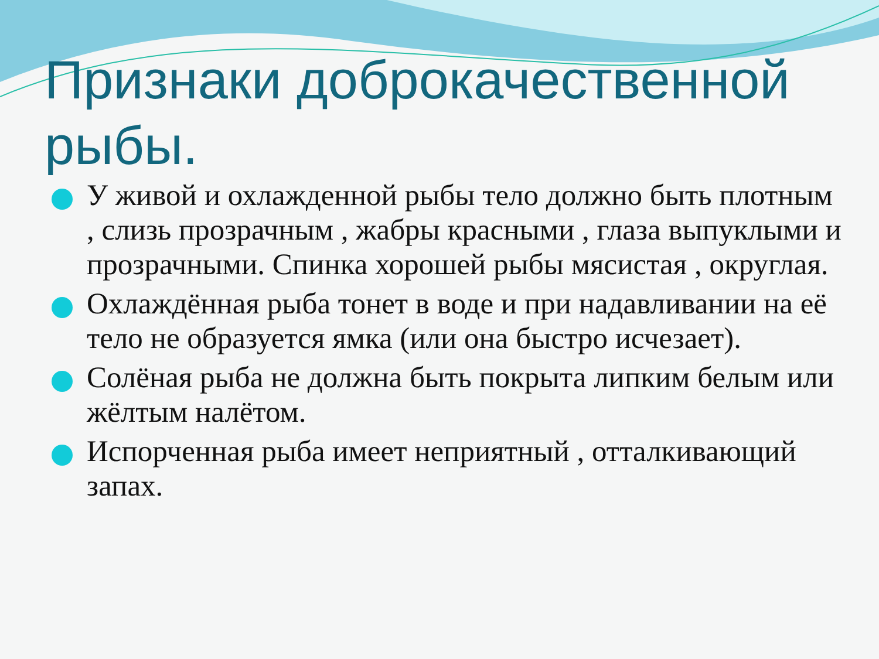Признаки доброкачественной рыбы.
У живой и охлажденной рыбы тело должно быть плотным , слизь прозрачным , жабры красными , глаза выпуклыми и прозрачными. Спинка хорошей рыбы мясистая , округлая.
Охлаждённая рыба тонет в воде и при надавливании на её тело не образуется ямка (или она быстро исчезает).
Солёная рыба не должна быть покрыта липким белым или жёлтым налётом.
Испорченная рыба имеет неприятный , отталкивающий запах.